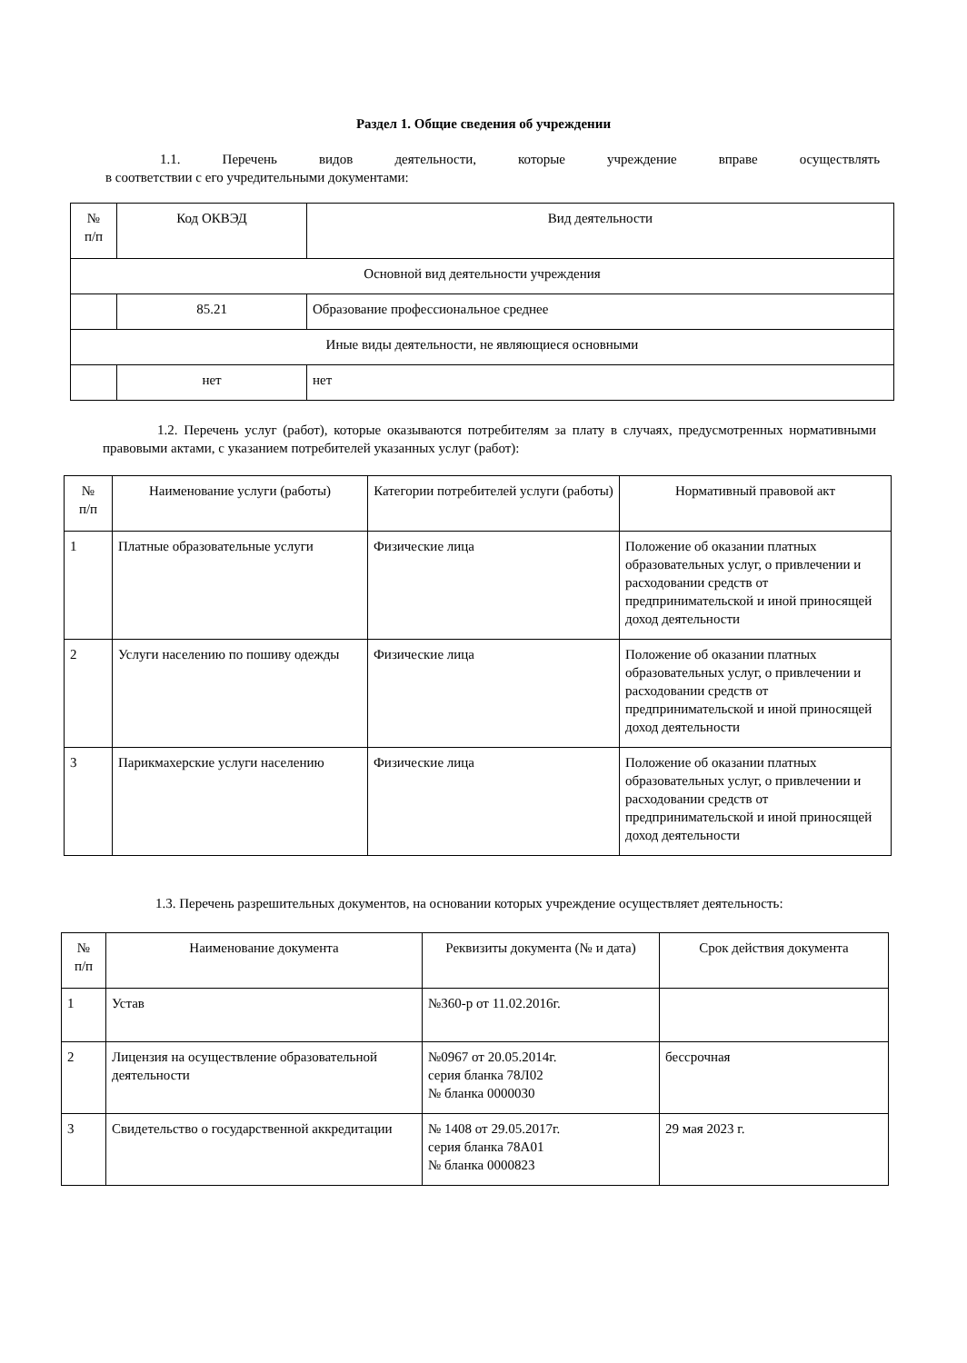Раздел 1. Общие сведения об учреждении
1.1. Перечень видов деятельности, которые учреждение вправе осуществлять
в соответствии с его учредительными документами:
| № п/п | Код ОКВЭД | Вид деятельности |
| --- | --- | --- |
| Основной вид деятельности учреждения | | |
| | 85.21 | Образование профессиональное среднее |
| Иные виды деятельности, не являющиеся основными | | |
| | нет | нет |
1.2. Перечень услуг (работ), которые оказываются потребителям за плату в случаях, предусмотренных нормативными правовыми актами, с указанием потребителей указанных услуг (работ):
| № п/п | Наименование услуги (работы) | Категории потребителей услуги (работы) | Нормативный правовой акт |
| --- | --- | --- | --- |
| 1 | Платные образовательные услуги | Физические лица | Положение об оказании платных образовательных услуг, о привлечении и расходовании средств от предпринимательской и иной приносящей доход деятельности |
| 2 | Услуги населению по пошиву одежды | Физические лица | Положение об оказании платных образовательных услуг, о привлечении и расходовании средств от предпринимательской и иной приносящей доход деятельности |
| 3 | Парикмахерские услуги населению | Физические лица | Положение об оказании платных образовательных услуг, о привлечении и расходовании средств от предпринимательской и иной приносящей доход деятельности |
1.3. Перечень разрешительных документов, на основании которых учреждение осуществляет деятельность:
| № п/п | Наименование документа | Реквизиты документа (№ и дата) | Срок действия документа |
| --- | --- | --- | --- |
| 1 | Устав | №360-р от 11.02.2016г. | |
| 2 | Лицензия на осуществление образовательной деятельности | №0967 от 20.05.2014г. серия бланка 78Л02 № бланка 0000030 | бессрочная |
| 3 | Свидетельство о государственной аккредитации | № 1408 от 29.05.2017г. серия бланка 78А01 № бланка 0000823 | 29 мая 2023 г. |